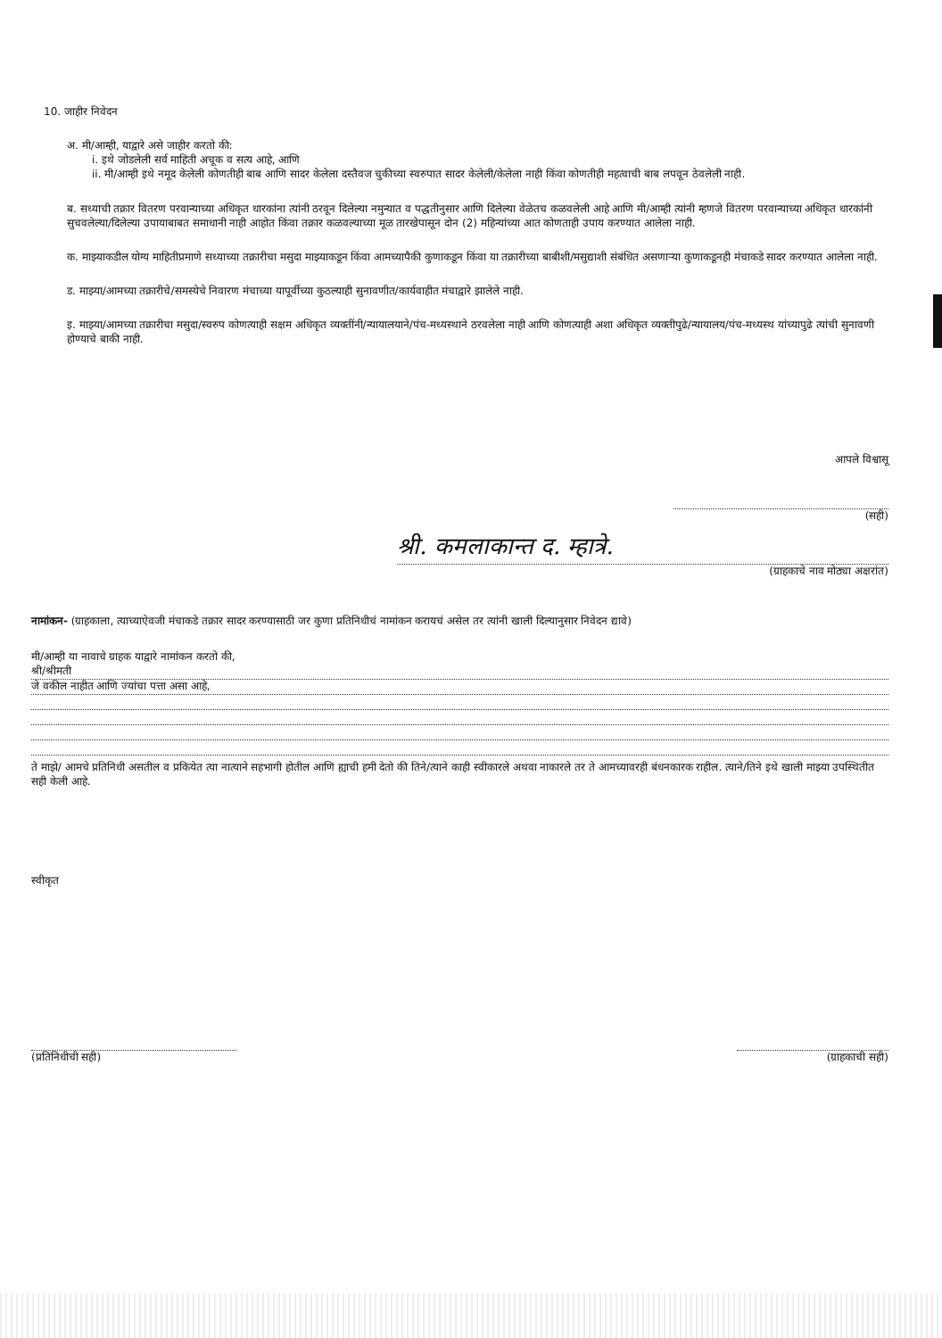10. जाहीर निवेदन
अ. मी/आम्ही, याद्वारे असे जाहीर करतो की:
i. इथे जोडलेली सर्व माहिती अचूक व सत्य आहे, आणि
ii. मी/आम्ही इथे नमूद केलेली कोणतीही बाब आणि सादर केलेला दस्तैवज चुकीच्या स्वरुपात सादर केलेली/केलेला नाही किंवा कोणतीही महत्वाची बाब लपवून ठेवलेली नाही.
ब. सध्याची तक्रार वितरण परवान्याच्या अधिकृत धारकांना त्यांनी ठरवून दिलेल्या नमुन्यात व पद्धतीनुसार आणि दिलेल्या वेळेतच कळवलेली आहे आणि मी/आम्ही त्यांनी म्हणजे वितरण परवान्याच्या अधिकृत धारकांनी सुचवलेल्या/दिलेल्या उपायाबाबत समाधानी नाही आहोत किंवा तक्रार कळवल्याच्या मूळ तारखेपासून दोन (2) महिन्यांच्या आत कोणताही उपाय करण्यात आलेला नाही.
क. माझ्याकडील योग्य माहितीप्रमाणे सध्याच्या तक्रारीचा मसुदा माझ्याकडून किंवा आमच्यापैकी कुणाकडून किंवा या तक्रारीच्या बाबीशी/मसुद्याशी संबंधित असणाऱ्या कुणाकडूनही मंचाकडे सादर करण्यात आलेला नाही.
ड. माझ्या/आमच्या तक्रारीचे/समस्येचे निवारण मंचाच्या यापूर्वीच्या कुठल्याही सुनावणीत/कार्यवाहीत मंचाद्वारे झालेले नाही.
इ. माझ्या/आमच्या तक्रारीचा मसुदा/स्वरुप कोणत्याही सक्षम अधिकृत व्यक्तींनी/न्यायालयाने/पंच-मध्यस्थाने ठरवलेला नाही आणि कोणत्याही अशा अधिकृत व्यक्तीपुढे/न्यायालय/पंच-मध्यस्थ यांच्यापुढे त्यांची सुनावणी होण्याचे बाकी नाही.
आपले विश्वासू
(सही)
श्री. कमलाकान्त द. म्हात्रे.
(ग्राहकाचे नाव मोठ्या अक्षरांत)
नामांकन- (ग्राहकाला, त्याच्याऐवजी मंचाकडे तक्रार सादर करण्यासाठी जर कुणा प्रतिनिधीचं नामांकन करायचं असेल तर त्यांनी खाली दिल्यानुसार निवेदन द्यावे)
मी/आम्ही या नावाचे ग्राहक याद्वारे नामांकन करतो की,
श्री/श्रीमती
जे वकील नाहीत आणि ज्यांचा पत्ता असा आहे,
ते माझे/ आमचे प्रतिनिधी असतील व प्रकियेत त्या नात्याने सहभागी होतील आणि ह्याची हमी देतो की तिने/त्याने काही स्वीकारले अथवा नाकारले तर ते आमच्यावरही बंधनकारक राहील. त्याने/तिने इथे खाली माझ्या उपस्थितीत सही केली आहे.
स्वीकृत
(प्रतिनिधीची सही) (ग्राहकाची सही)